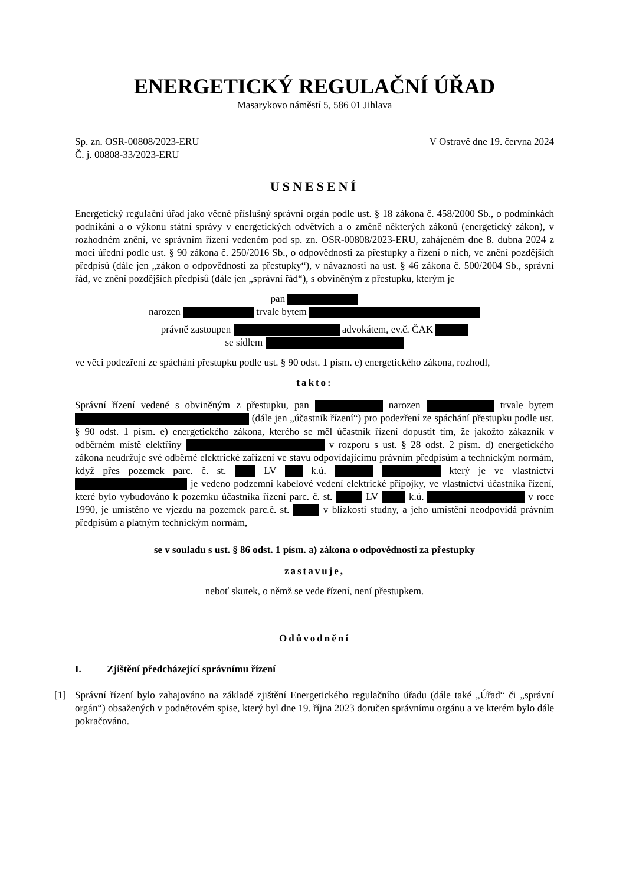ENERGETICKÝ REGULAČNÍ ÚŘAD
Masarykovo náměstí 5, 586 01 Jihlava
Sp. zn. OSR-00808/2023-ERU
Č. j. 00808-33/2023-ERU
V Ostravě dne 19. června 2024
USNESENÍ
Energetický regulační úřad jako věcně příslušný správní orgán podle ust. § 18 zákona č. 458/2000 Sb., o podmínkách podnikání a o výkonu státní správy v energetických odvětvích a o změně některých zákonů (energetický zákon), v rozhodném znění, ve správním řízení vedeném pod sp. zn. OSR-00808/2023-ERU, zahájeném dne 8. dubna 2024 z moci úřední podle ust. § 90 zákona č. 250/2016 Sb., o odpovědnosti za přestupky a řízení o nich, ve znění pozdějších předpisů (dále jen „zákon o odpovědnosti za přestupky“), v návaznosti na ust. § 46 zákona č. 500/2004 Sb., správní řád, ve znění pozdějších předpisů (dále jen „správní řád“), s obviněným z přestupku, kterým je
pan
narozen trvale bytem
právně zastoupen advokátem, ev.č. ČAK
se sídlem
ve věci podezření ze spáchání přestupku podle ust. § 90 odst. 1 písm. e) energetického zákona, rozhodl,
takto:
Správní řízení vedené s obviněným z přestupku, pan narozen trvale bytem (dále jen „účastník řízení“) pro podezření ze spáchání přestupku podle ust. § 90 odst. 1 písm. e) energetického zákona, kterého se měl účastník řízení dopustit tím, že jakožto zákazník v odběrném místě elektřiny v rozporu s ust. § 28 odst. 2 písm. d) energetického zákona neudržuje své odběrné elektrické zařízení ve stavu odpovídajícímu právním předpisům a technickým normám, když přes pozemek parc. č. st. LV k.ú. který je ve vlastnictví je vedeno podzemní kabelové vedení elektrické přípojky, ve vlastnictví účastníka řízení, které bylo vybudováno k pozemku účastníka řízení parc. č. st. LV k.ú. v roce 1990, je umístěno ve vjezdu na pozemek parc.č. st. v blízkosti studny, a jeho umístění neodpovídá právním předpisům a platným technickým normám,
se v souladu s ust. § 86 odst. 1 písm. a) zákona o odpovědnosti za přestupky
zastavuje,
neboť skutek, o němž se vede řízení, není přestupkem.
Odůvodnění
I. Zjištění předcházející správnímu řízení
[1] Správní řízení bylo zahajováno na základě zjištění Energetického regulačního úřadu (dále také „Úřad“ či „správní orgán“) obsažených v podnětovém spise, který byl dne 19. října 2023 doručen správnímu orgánu a ve kterém bylo dále pokračováno.